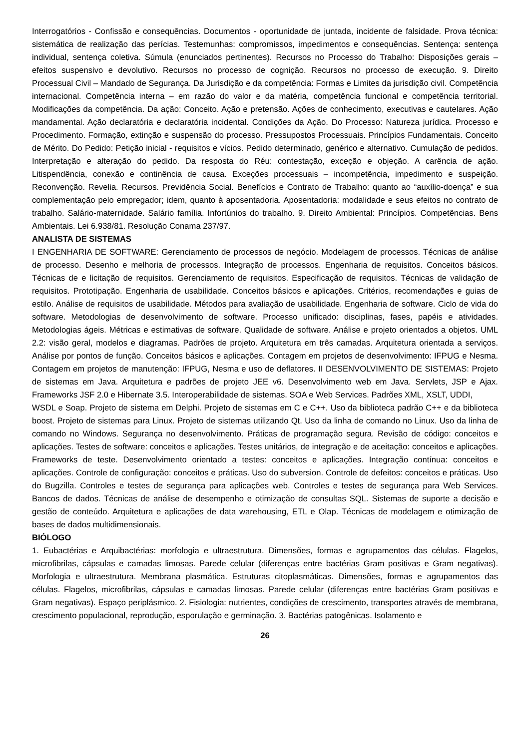Interrogatórios - Confissão e consequências. Documentos - oportunidade de juntada, incidente de falsidade. Prova técnica: sistemática de realização das perícias. Testemunhas: compromissos, impedimentos e consequências. Sentença: sentença individual, sentença coletiva. Súmula (enunciados pertinentes). Recursos no Processo do Trabalho: Disposições gerais – efeitos suspensivo e devolutivo. Recursos no processo de cognição. Recursos no processo de execução. 9. Direito Processual Civil – Mandado de Segurança. Da Jurisdição e da competência: Formas e Limites da jurisdição civil. Competência internacional. Competência interna – em razão do valor e da matéria, competência funcional e competência territorial. Modificações da competência. Da ação: Conceito. Ação e pretensão. Ações de conhecimento, executivas e cautelares. Ação mandamental. Ação declaratória e declaratória incidental. Condições da Ação. Do Processo: Natureza jurídica. Processo e Procedimento. Formação, extinção e suspensão do processo. Pressupostos Processuais. Princípios Fundamentais. Conceito de Mérito. Do Pedido: Petição inicial - requisitos e vícios. Pedido determinado, genérico e alternativo. Cumulação de pedidos. Interpretação e alteração do pedido. Da resposta do Réu: contestação, exceção e objeção. A carência de ação. Litispendência, conexão e continência de causa. Exceções processuais – incompetência, impedimento e suspeição. Reconvenção. Revelia. Recursos. Previdência Social. Benefícios e Contrato de Trabalho: quanto ao “auxílio-doença” e sua complementação pelo empregador; idem, quanto à aposentadoria. Aposentadoria: modalidade e seus efeitos no contrato de trabalho. Salário-maternidade. Salário família. Infortúnios do trabalho. 9. Direito Ambiental: Princípios. Competências. Bens Ambientais. Lei 6.938/81. Resolução Conama 237/97.
ANALISTA DE SISTEMAS
I ENGENHARIA DE SOFTWARE: Gerenciamento de processos de negócio. Modelagem de processos. Técnicas de análise de processo. Desenho e melhoria de processos. Integração de processos. Engenharia de requisitos. Conceitos básicos. Técnicas de e licitação de requisitos. Gerenciamento de requisitos. Especificação de requisitos. Técnicas de validação de requisitos. Prototipação. Engenharia de usabilidade. Conceitos básicos e aplicações. Critérios, recomendações e guias de estilo. Análise de requisitos de usabilidade. Métodos para avaliação de usabilidade. Engenharia de software. Ciclo de vida do software. Metodologias de desenvolvimento de software. Processo unificado: disciplinas, fases, papéis e atividades. Metodologias ágeis. Métricas e estimativas de software. Qualidade de software. Análise e projeto orientados a objetos. UML 2.2: visão geral, modelos e diagramas. Padrões de projeto. Arquitetura em três camadas. Arquitetura orientada a serviços. Análise por pontos de função. Conceitos básicos e aplicações. Contagem em projetos de desenvolvimento: IFPUG e Nesma. Contagem em projetos de manutenção: IFPUG, Nesma e uso de deflatores. II DESENVOLVIMENTO DE SISTEMAS: Projeto de sistemas em Java. Arquitetura e padrões de projeto JEE v6. Desenvolvimento web em Java. Servlets, JSP e Ajax. Frameworks JSF 2.0 e Hibernate 3.5. Interoperabilidade de sistemas. SOA e Web Services. Padrões XML, XSLT, UDDI,
WSDL e Soap. Projeto de sistema em Delphi. Projeto de sistemas em C e C++. Uso da biblioteca padrão C++ e da biblioteca boost. Projeto de sistemas para Linux. Projeto de sistemas utilizando Qt. Uso da linha de comando no Linux. Uso da linha de comando no Windows. Segurança no desenvolvimento. Práticas de programação segura. Revisão de código: conceitos e aplicações. Testes de software: conceitos e aplicações. Testes unitários, de integração e de aceitação: conceitos e aplicações. Frameworks de teste. Desenvolvimento orientado a testes: conceitos e aplicações. Integração contínua: conceitos e aplicações. Controle de configuração: conceitos e práticas. Uso do subversion. Controle de defeitos: conceitos e práticas. Uso do Bugzilla. Controles e testes de segurança para aplicações web. Controles e testes de segurança para Web Services. Bancos de dados. Técnicas de análise de desempenho e otimização de consultas SQL. Sistemas de suporte a decisão e gestão de conteúdo. Arquitetura e aplicações de data warehousing, ETL e Olap. Técnicas de modelagem e otimização de bases de dados multidimensionais.
BIÓLOGO
1. Eubactérias e Arquibactérias: morfologia e ultraestrutura. Dimensões, formas e agrupamentos das células. Flagelos, microfibrilas, cápsulas e camadas limosas. Parede celular (diferenças entre bactérias Gram positivas e Gram negativas). Morfologia e ultraestrutura. Membrana plasmática. Estruturas citoplasmáticas. Dimensões, formas e agrupamentos das células. Flagelos, microfibrilas, cápsulas e camadas limosas. Parede celular (diferenças entre bactérias Gram positivas e Gram negativas). Espaço periplásmico. 2. Fisiologia: nutrientes, condições de crescimento, transportes através de membrana, crescimento populacional, reprodução, esporulação e germinação. 3. Bactérias patogênicas. Isolamento e
26